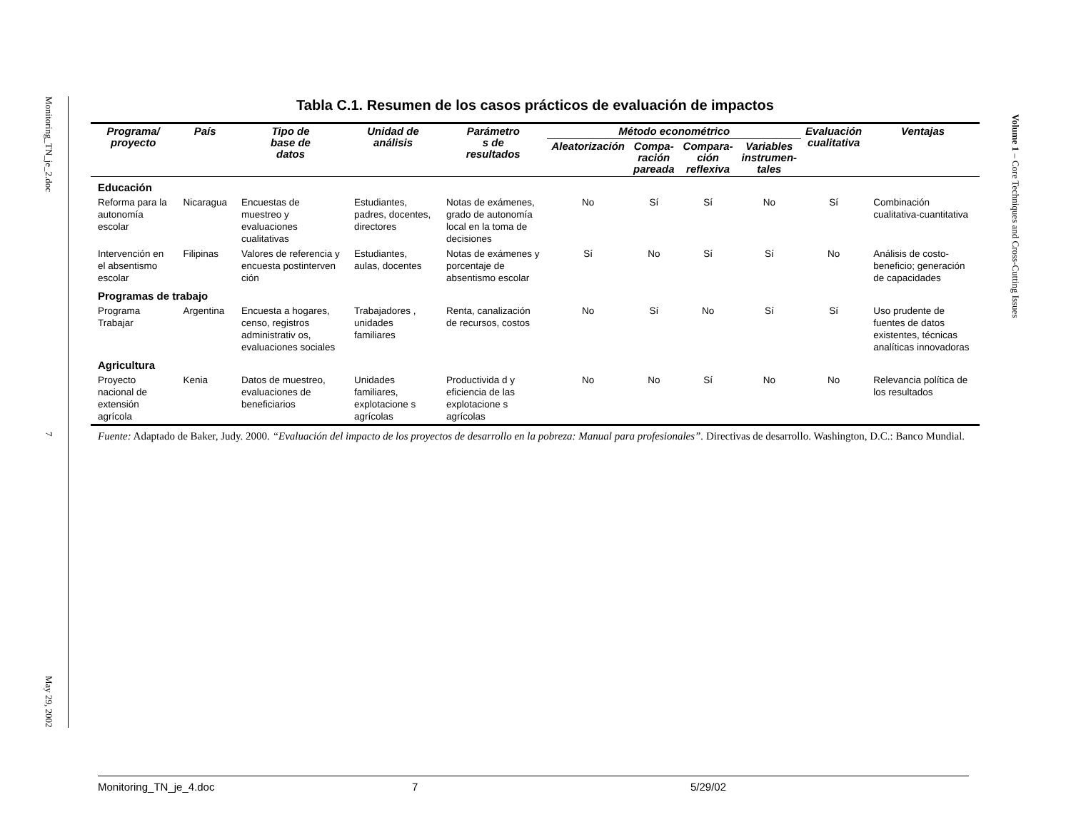Monitoring_TN_je_2.doc 7 May 29, 2002
Volume 1 – Core Techniques and Cross-Cutting Issues
Tabla C.1. Resumen de los casos prácticos de evaluación de impactos
| Programa/ proyecto | País | Tipo de base de datos | Unidad de análisis | Parámetro s de resultados | Método econométrico | | | | Evaluación cualitativa | Ventajas |
| --- | --- | --- | --- | --- | --- | --- | --- | --- | --- | --- |
| | | | | | Aleatorización | Compa- ración pareada | Compara- ción reflexiva | Variables instrumen- tales | | |
| Educación | | | | | | | | | | |
| Reforma para la autonomía escolar | Nicaragua | Encuestas de muestreo y evaluaciones cualitativas | Estudiantes, padres, docentes, directores | Notas de exámenes, grado de autonomía local en la toma de decisiones | No | Sí | Sí | No | Sí | Combinación cualitativa-cuantitativa |
| Intervención en el absentismo escolar | Filipinas | Valores de referencia y encuesta postinterven ción | Estudiantes, aulas, docentes | Notas de exámenes y porcentaje de absentismo escolar | Sí | No | Sí | Sí | No | Análisis de costo-beneficio; generación de capacidades |
| Programas de trabajo | | | | | | | | | | |
| Programa Trabajar | Argentina | Encuesta a hogares, censo, registros administrativ os, evaluaciones sociales | Trabajadores , unidades familiares | Renta, canalización de recursos, costos | No | Sí | No | Sí | Sí | Uso prudente de fuentes de datos existentes, técnicas analíticas innovadoras |
| Agricultura | | | | | | | | | | |
| Proyecto nacional de extensión agrícola | Kenia | Datos de muestreo, evaluaciones de beneficiarios | Unidades familiares, explotacione s agrícolas | Productivida d y eficiencia de las explotacione s agrícolas | No | No | Sí | No | No | Relevancia política de los resultados |
Fuente: Adaptado de Baker, Judy. 2000. “Evaluación del impacto de los proyectos de desarrollo en la pobreza: Manual para profesionales”. Directivas de desarrollo. Washington, D.C.: Banco Mundial.
Monitoring_TN_je_4.doc 7 5/29/02